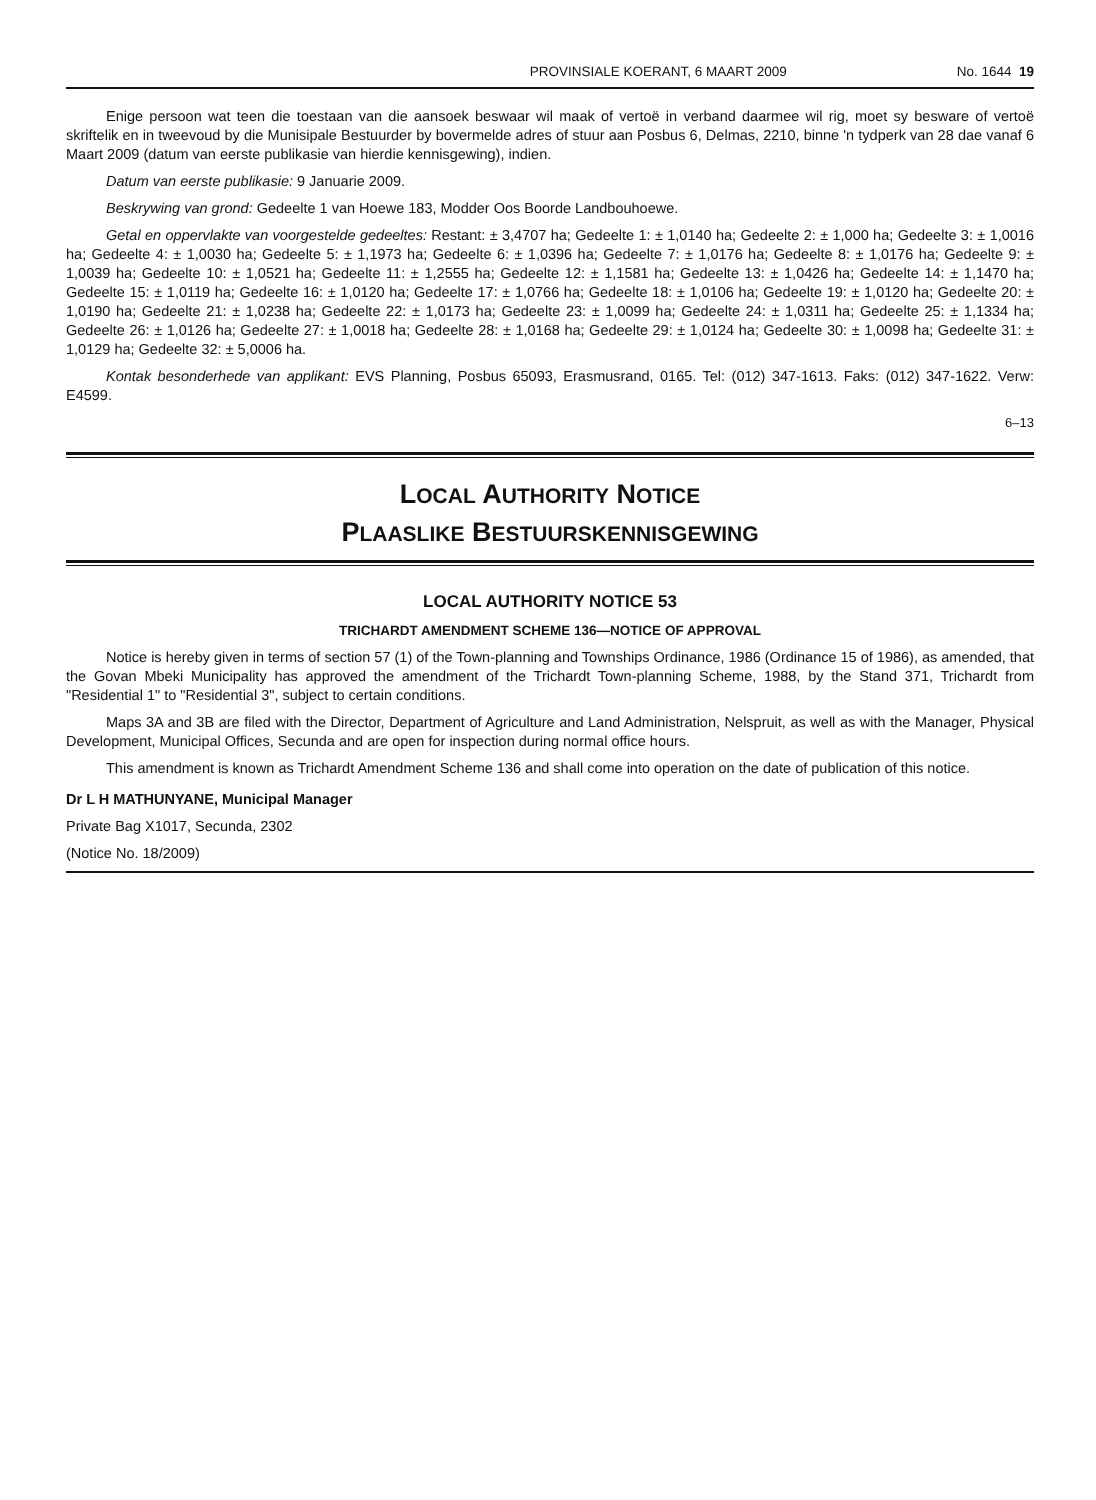PROVINSIALE KOERANT, 6 MAART 2009 No. 1644 19
Enige persoon wat teen die toestaan van die aansoek beswaar wil maak of vertoë in verband daarmee wil rig, moet sy besware of vertoë skriftelik en in tweevoud by die Munisipale Bestuurder by bovermelde adres of stuur aan Posbus 6, Delmas, 2210, binne 'n tydperk van 28 dae vanaf 6 Maart 2009 (datum van eerste publikasie van hierdie kennisgewing), indien.
Datum van eerste publikasie: 9 Januarie 2009.
Beskrywing van grond: Gedeelte 1 van Hoewe 183, Modder Oos Boorde Landbouhoewe.
Getal en oppervlakte van voorgestelde gedeeltes: Restant: ± 3,4707 ha; Gedeelte 1: ± 1,0140 ha; Gedeelte 2: ± 1,000 ha; Gedeelte 3: ± 1,0016 ha; Gedeelte 4: ± 1,0030 ha; Gedeelte 5: ± 1,1973 ha; Gedeelte 6: ± 1,0396 ha; Gedeelte 7: ± 1,0176 ha; Gedeelte 8: ± 1,0176 ha; Gedeelte 9: ± 1,0039 ha; Gedeelte 10: ± 1,0521 ha; Gedeelte 11: ± 1,2555 ha; Gedeelte 12: ± 1,1581 ha; Gedeelte 13: ± 1,0426 ha; Gedeelte 14: ± 1,1470 ha; Gedeelte 15: ± 1,0119 ha; Gedeelte 16: ± 1,0120 ha; Gedeelte 17: ± 1,0766 ha; Gedeelte 18: ± 1,0106 ha; Gedeelte 19: ± 1,0120 ha; Gedeelte 20: ± 1,0190 ha; Gedeelte 21: ± 1,0238 ha; Gedeelte 22: ± 1,0173 ha; Gedeelte 23: ± 1,0099 ha; Gedeelte 24: ± 1,0311 ha; Gedeelte 25: ± 1,1334 ha; Gedeelte 26: ± 1,0126 ha; Gedeelte 27: ± 1,0018 ha; Gedeelte 28: ± 1,0168 ha; Gedeelte 29: ± 1,0124 ha; Gedeelte 30: ± 1,0098 ha; Gedeelte 31: ± 1,0129 ha; Gedeelte 32: ± 5,0006 ha.
Kontak besonderhede van applikant: EVS Planning, Posbus 65093, Erasmusrand, 0165. Tel: (012) 347-1613. Faks: (012) 347-1622. Verw: E4599.
6–13
LOCAL AUTHORITY NOTICE
PLAASLIKE BESTUURSKENNISGEWING
LOCAL AUTHORITY NOTICE 53
TRICHARDT AMENDMENT SCHEME 136—NOTICE OF APPROVAL
Notice is hereby given in terms of section 57 (1) of the Town-planning and Townships Ordinance, 1986 (Ordinance 15 of 1986), as amended, that the Govan Mbeki Municipality has approved the amendment of the Trichardt Town-planning Scheme, 1988, by the Stand 371, Trichardt from "Residential 1" to "Residential 3", subject to certain conditions.
Maps 3A and 3B are filed with the Director, Department of Agriculture and Land Administration, Nelspruit, as well as with the Manager, Physical Development, Municipal Offices, Secunda and are open for inspection during normal office hours.
This amendment is known as Trichardt Amendment Scheme 136 and shall come into operation on the date of publication of this notice.
Dr L H MATHUNYANE, Municipal Manager
Private Bag X1017, Secunda, 2302
(Notice No. 18/2009)